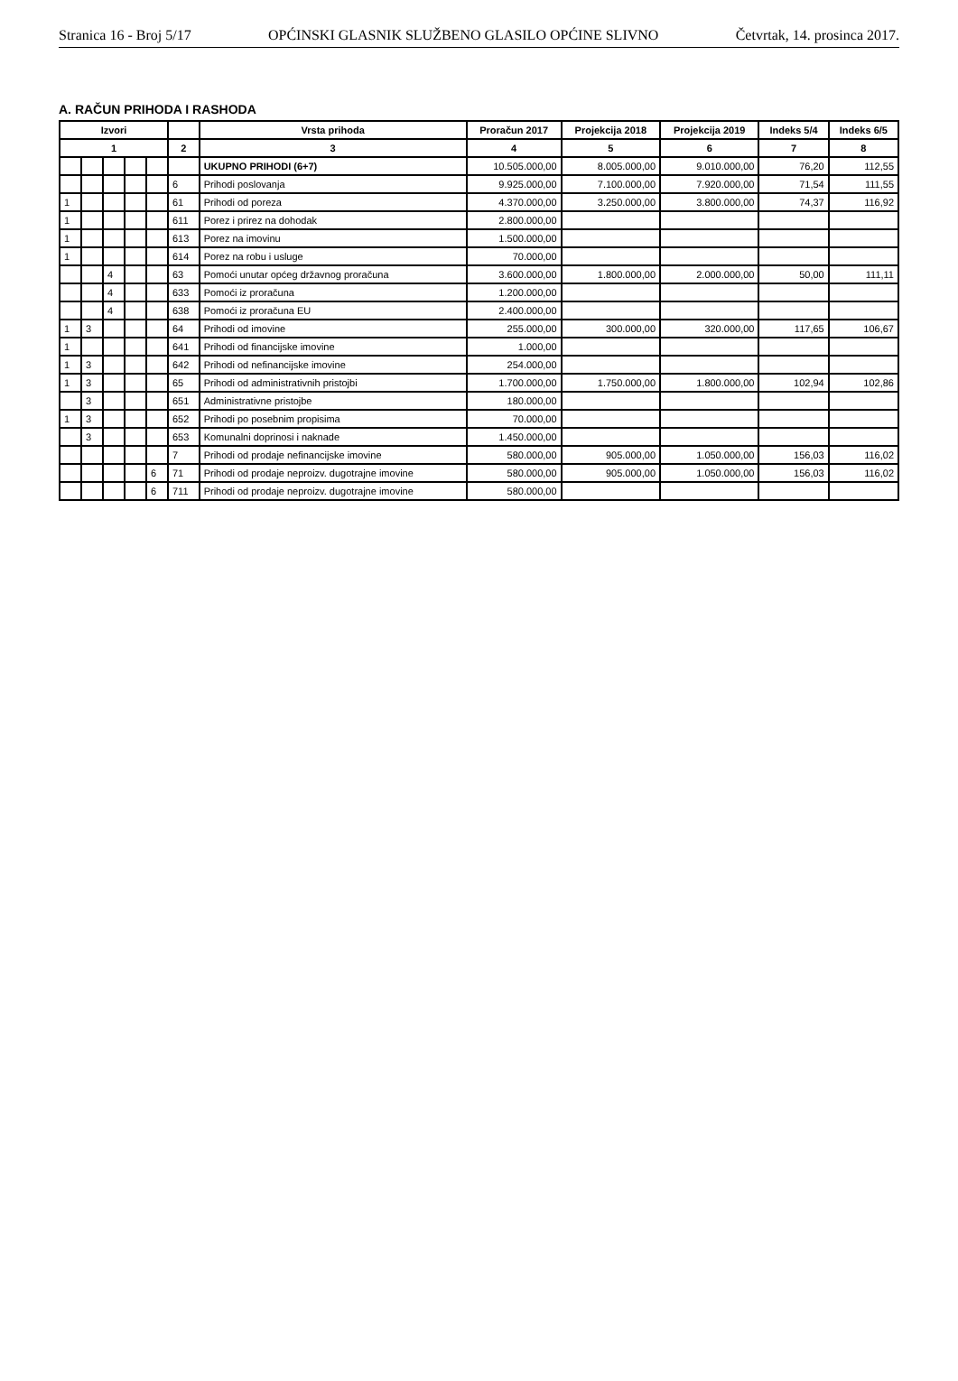Stranica 16 - Broj 5/17 OPĆINSKI GLASNIK SLUŽBENO GLASILO OPĆINE SLIVNO Četvrtak, 14. prosinca 2017.
A. RAČUN PRIHODA I RASHODA
| Izvori | | | | | | Vrsta prihoda | Proračun 2017 | Projekcija 2018 | Projekcija 2019 | Indeks 5/4 | Indeks 6/5 |
| --- | --- | --- | --- | --- | --- | --- | --- | --- | --- | --- | --- |
| 1 | | | | | 2 | 3 | 4 | 5 | 6 | 7 | 8 |
| | | | | | | UKUPNO PRIHODI (6+7) | 10.505.000,00 | 8.005.000,00 | 9.010.000,00 | 76,20 | 112,55 |
| | | | | | 6 | Prihodi poslovanja | 9.925.000,00 | 7.100.000,00 | 7.920.000,00 | 71,54 | 111,55 |
| 1 | | | | | 61 | Prihodi od poreza | 4.370.000,00 | 3.250.000,00 | 3.800.000,00 | 74,37 | 116,92 |
| 1 | | | | | 611 | Porez i prirez na dohodak | 2.800.000,00 | | | | |
| 1 | | | | | 613 | Porez na imovinu | 1.500.000,00 | | | | |
| 1 | | | | | 614 | Porez na robu i usluge | 70.000,00 | | | | |
| | | 4 | | | 63 | Pomoći unutar općeg državnog proračuna | 3.600.000,00 | 1.800.000,00 | 2.000.000,00 | 50,00 | 111,11 |
| | | 4 | | | 633 | Pomoći iz proračuna | 1.200.000,00 | | | | |
| | | 4 | | | 638 | Pomoći iz proračuna EU | 2.400.000,00 | | | | |
| 1 | 3 | | | | 64 | Prihodi od imovine | 255.000,00 | 300.000,00 | 320.000,00 | 117,65 | 106,67 |
| 1 | | | | | 641 | Prihodi od financijske imovine | 1.000,00 | | | | |
| 1 | 3 | | | | 642 | Prihodi od nefinancijske imovine | 254.000,00 | | | | |
| 1 | 3 | | | | 65 | Prihodi od administrativnih pristojbi | 1.700.000,00 | 1.750.000,00 | 1.800.000,00 | 102,94 | 102,86 |
| | 3 | | | | 651 | Administrativne pristojbe | 180.000,00 | | | | |
| 1 | 3 | | | | 652 | Prihodi po posebnim propisima | 70.000,00 | | | | |
| | 3 | | | | 653 | Komunalni doprinosi i naknade | 1.450.000,00 | | | | |
| | | | | | 7 | Prihodi od prodaje nefinancijske imovine | 580.000,00 | 905.000,00 | 1.050.000,00 | 156,03 | 116,02 |
| | | | | 6 | 71 | Prihodi od prodaje neproizv. dugotrajne imovine | 580.000,00 | 905.000,00 | 1.050.000,00 | 156,03 | 116,02 |
| | | | | 6 | 711 | Prihodi od prodaje neproizv. dugotrajne imovine | 580.000,00 | | | | |